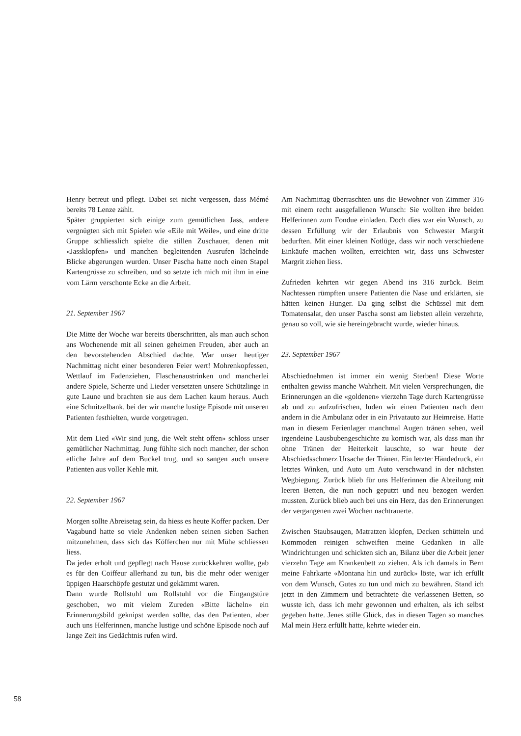Henry betreut und pflegt. Dabei sei nicht vergessen, dass Mémé bereits 78 Lenze zählt.
Später gruppierten sich einige zum gemütlichen Jass, andere vergnügten sich mit Spielen wie «Eile mit Weile», und eine dritte Gruppe schliesslich spielte die stillen Zuschauer, denen mit «Jassklopfen» und manchen begleitenden Ausrufen lächelnde Blicke abgerungen wurden. Unser Pascha hatte noch einen Stapel Kartengrüsse zu schreiben, und so setzte ich mich mit ihm in eine vom Lärm verschonte Ecke an die Arbeit.
21. September 1967
Die Mitte der Woche war bereits überschritten, als man auch schon ans Wochenende mit all seinen geheimen Freuden, aber auch an den bevorstehenden Abschied dachte. War unser heutiger Nachmittag nicht einer besonderen Feier wert! Mohrenkopfessen, Wettlauf im Fadenziehen, Flaschenaustrinken und mancherlei andere Spiele, Scherze und Lieder versetzten unsere Schützlinge in gute Laune und brachten sie aus dem Lachen kaum heraus. Auch eine Schnitzelbank, bei der wir manche lustige Episode mit unseren Patienten festhielten, wurde vorgetragen.
Mit dem Lied «Wir sind jung, die Welt steht offen» schloss unser gemütlicher Nachmittag. Jung fühlte sich noch mancher, der schon etliche Jahre auf dem Buckel trug, und so sangen auch unsere Patienten aus voller Kehle mit.
22. September 1967
Morgen sollte Abreisetag sein, da hiess es heute Koffer packen. Der Vagabund hatte so viele Andenken neben seinen sieben Sachen mitzunehmen, dass sich das Köfferchen nur mit Mühe schliessen liess.
Da jeder erholt und gepflegt nach Hause zurückkehren wollte, gab es für den Coiffeur allerhand zu tun, bis die mehr oder weniger üppigen Haarschöpfe gestutzt und gekämmt waren.
Dann wurde Rollstuhl um Rollstuhl vor die Eingangstüre geschoben, wo mit vielem Zureden «Bitte lächeln» ein Erinnerungsbild geknipst werden sollte, das den Patienten, aber auch uns Helferinnen, manche lustige und schöne Episode noch auf lange Zeit ins Gedächtnis rufen wird.
Am Nachmittag überraschten uns die Bewohner von Zimmer 316 mit einem recht ausgefallenen Wunsch: Sie wollten ihre beiden Helferinnen zum Fondue einladen. Doch dies war ein Wunsch, zu dessen Erfüllung wir der Erlaubnis von Schwester Margrit bedurften. Mit einer kleinen Notlüge, dass wir noch verschiedene Einkäufe machen wollten, erreichten wir, dass uns Schwester Margrit ziehen liess.
Zufrieden kehrten wir gegen Abend ins 316 zurück. Beim Nachtessen rümpften unsere Patienten die Nase und erklärten, sie hätten keinen Hunger. Da ging selbst die Schüssel mit dem Tomatensalat, den unser Pascha sonst am liebsten allein verzehrte, genau so voll, wie sie hereingebracht wurde, wieder hinaus.
23. September 1967
Abschiednehmen ist immer ein wenig Sterben! Diese Worte enthalten gewiss manche Wahrheit. Mit vielen Versprechungen, die Erinnerungen an die «goldenen» vierzehn Tage durch Kartengrüsse ab und zu aufzufrischen, luden wir einen Patienten nach dem andern in die Ambulanz oder in ein Privatauto zur Heimreise. Hatte man in diesem Ferienlager manchmal Augen tränen sehen, weil irgendeine Lausbubengeschichte zu komisch war, als dass man ihr ohne Tränen der Heiterkeit lauschte, so war heute der Abschiedsschmerz Ursache der Tränen. Ein letzter Händedruck, ein letztes Winken, und Auto um Auto verschwand in der nächsten Wegbiegung. Zurück blieb für uns Helferinnen die Abteilung mit leeren Betten, die nun noch geputzt und neu bezogen werden mussten. Zurück blieb auch bei uns ein Herz, das den Erinnerungen der vergangenen zwei Wochen nachtrauerte.
Zwischen Staubsaugen, Matratzen klopfen, Decken schütteln und Kommoden reinigen schweiften meine Gedanken in alle Windrichtungen und schickten sich an, Bilanz über die Arbeit jener vierzehn Tage am Krankenbett zu ziehen. Als ich damals in Bern meine Fahrkarte «Montana hin und zurück» löste, war ich erfüllt von dem Wunsch, Gutes zu tun und mich zu bewähren. Stand ich jetzt in den Zimmern und betrachtete die verlassenen Betten, so wusste ich, dass ich mehr gewonnen und erhalten, als ich selbst gegeben hatte. Jenes stille Glück, das in diesen Tagen so manches Mal mein Herz erfüllt hatte, kehrte wieder ein.
58